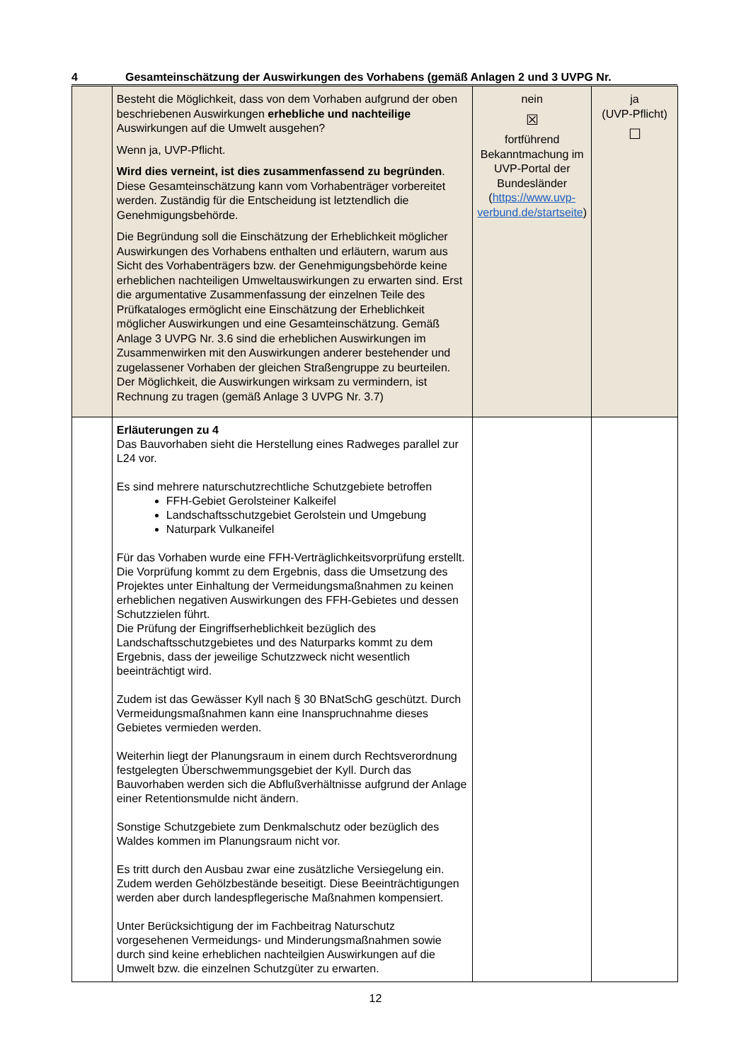4 Gesamteinschätzung der Auswirkungen des Vorhabens (gemäß Anlagen 2 und 3 UVPG Nr.
| | Besteht die Möglichkeit, dass von dem Vorhaben aufgrund der oben beschriebenen Auswirkungen erhebliche und nachteilige Auswirkungen auf die Umwelt ausgehen? Wenn ja, UVP-Pflicht. Wird dies verneint, ist dies zusammenfassend zu begründen . Diese Gesamteinschätzung kann vom Vorhabenträger vorbereitet werden. Zuständig für die Entscheidung ist letztendlich die Genehmigungsbehörde. Die Begründung soll die Einschätzung der Erheblichkeit möglicher Auswirkungen des Vorhabens enthalten und erläutern, warum aus Sicht des Vorhabenträgers bzw. der Genehmigungsbehörde keine erheblichen nachteiligen Umweltauswirkungen zu erwarten sind. Erst die argumentative Zusammenfassung der einzelnen Teile des Prüfkataloges ermöglicht eine Einschätzung der Erheblichkeit möglicher Auswirkungen und eine Gesamteinschätzung. Gemäß Anlage 3 UVPG Nr. 3.6 sind die erheblichen Auswirkungen im Zusammenwirken mit den Auswirkungen anderer bestehender und zugelassener Vorhaben der gleichen Straßengruppe zu beurteilen. Der Möglichkeit, die Auswirkungen wirksam zu vermindern, ist Rechnung zu tragen (gemäß Anlage 3 UVPG Nr. 3.7) | nein ☒ fortführend Bekanntmachung im UVP-Portal der Bundesländer ( https://www.uvp-verbund.de/startseite ) | ja (UVP-Pflicht) ☐ |
| | Erläuterungen zu 4 Das Bauvorhaben sieht die Herstellung eines Radweges parallel zur L24 vor. Es sind mehrere naturschutzrechtliche Schutzgebiete betroffen FFH-Gebiet Gerolsteiner Kalkeifel Landschaftsschutzgebiet Gerolstein und Umgebung Naturpark Vulkaneifel Für das Vorhaben wurde eine FFH-Verträglichkeitsvorprüfung erstellt. Die Vorprüfung kommt zu dem Ergebnis, dass die Umsetzung des Projektes unter Einhaltung der Vermeidungsmaßnahmen zu keinen erheblichen negativen Auswirkungen des FFH-Gebietes und dessen Schutzzielen führt. Die Prüfung der Eingriffserheblichkeit bezüglich des Landschaftsschutzgebietes und des Naturparks kommt zu dem Ergebnis, dass der jeweilige Schutzzweck nicht wesentlich beeinträchtigt wird. Zudem ist das Gewässer Kyll nach § 30 BNatSchG geschützt. Durch Vermeidungsmaßnahmen kann eine Inanspruchnahme dieses Gebietes vermieden werden. Weiterhin liegt der Planungsraum in einem durch Rechtsverordnung festgelegten Überschwemmungsgebiet der Kyll. Durch das Bauvorhaben werden sich die Abflußverhältnisse aufgrund der Anlage einer Retentionsmulde nicht ändern. Sonstige Schutzgebiete zum Denkmalschutz oder bezüglich des Waldes kommen im Planungsraum nicht vor. Es tritt durch den Ausbau zwar eine zusätzliche Versiegelung ein. Zudem werden Gehölzbestände beseitigt. Diese Beeinträchtigungen werden aber durch landespflegerische Maßnahmen kompensiert. Unter Berücksichtigung der im Fachbeitrag Naturschutz vorgesehenen Vermeidungs- und Minderungsmaßnahmen sowie durch sind keine erheblichen nachteilgien Auswirkungen auf die Umwelt bzw. die einzelnen Schutzgüter zu erwarten. | | |
12